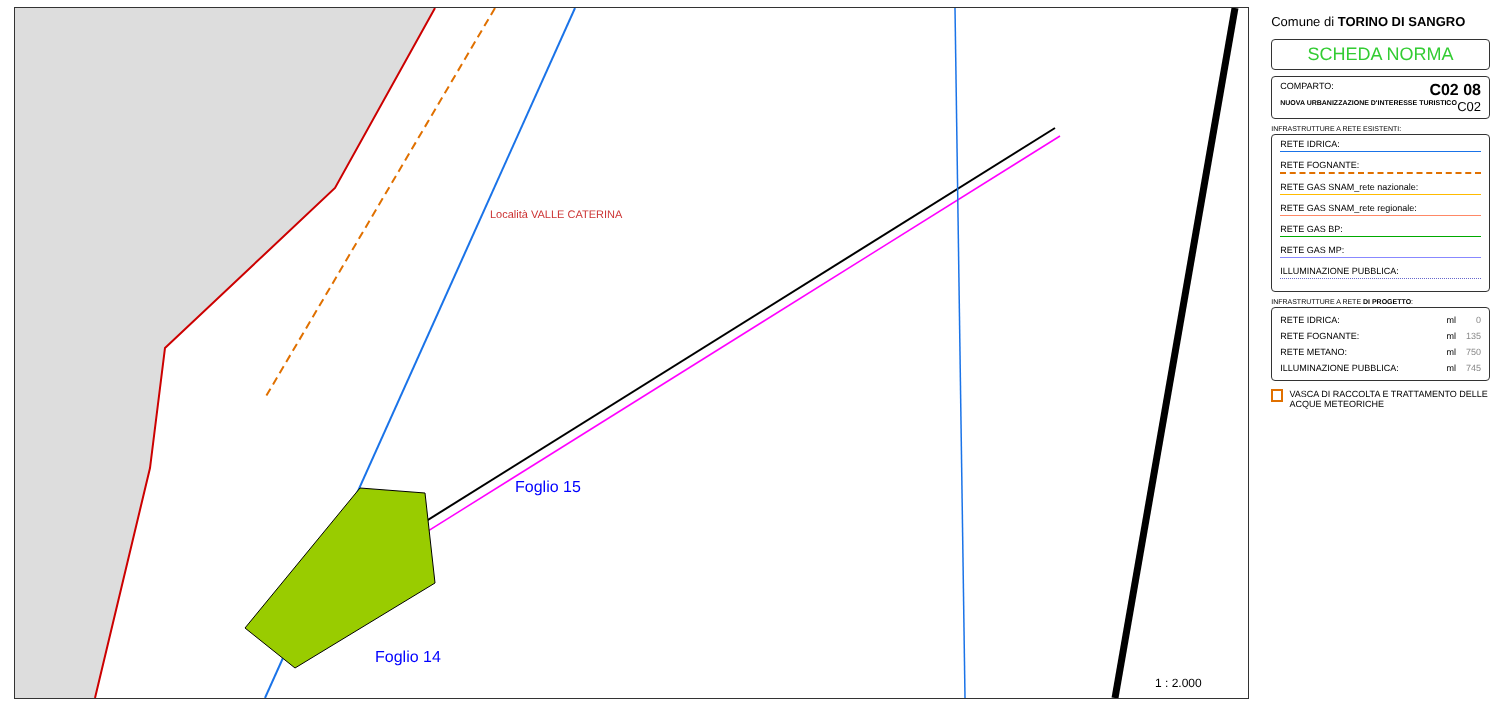Località VALLE CATERINA
Foglio 15
Foglio 14
1 : 2.000
Comune di TORINO DI SANGRO
SCHEDA NORMA
COMPARTO: C02 08
NUOVA URBANIZZAZIONE D'INTERESSE TURISTICO C02
INFRASTRUTTURE A RETE ESISTENTI:
RETE IDRICA:
RETE FOGNANTE:
RETE GAS SNAM_rete nazionale:
RETE GAS SNAM_rete regionale:
RETE GAS BP:
RETE GAS MP:
ILLUMINAZIONE PUBBLICA:
INFRASTRUTTURE A RETE DI PROGETTO:
| RETE IDRICA: | ml | 0 |
| RETE FOGNANTE: | ml | 135 |
| RETE METANO: | ml | 750 |
| ILLUMINAZIONE PUBBLICA: | ml | 745 |
VASCA DI RACCOLTA E TRATTAMENTO DELLE ACQUE METEORICHE